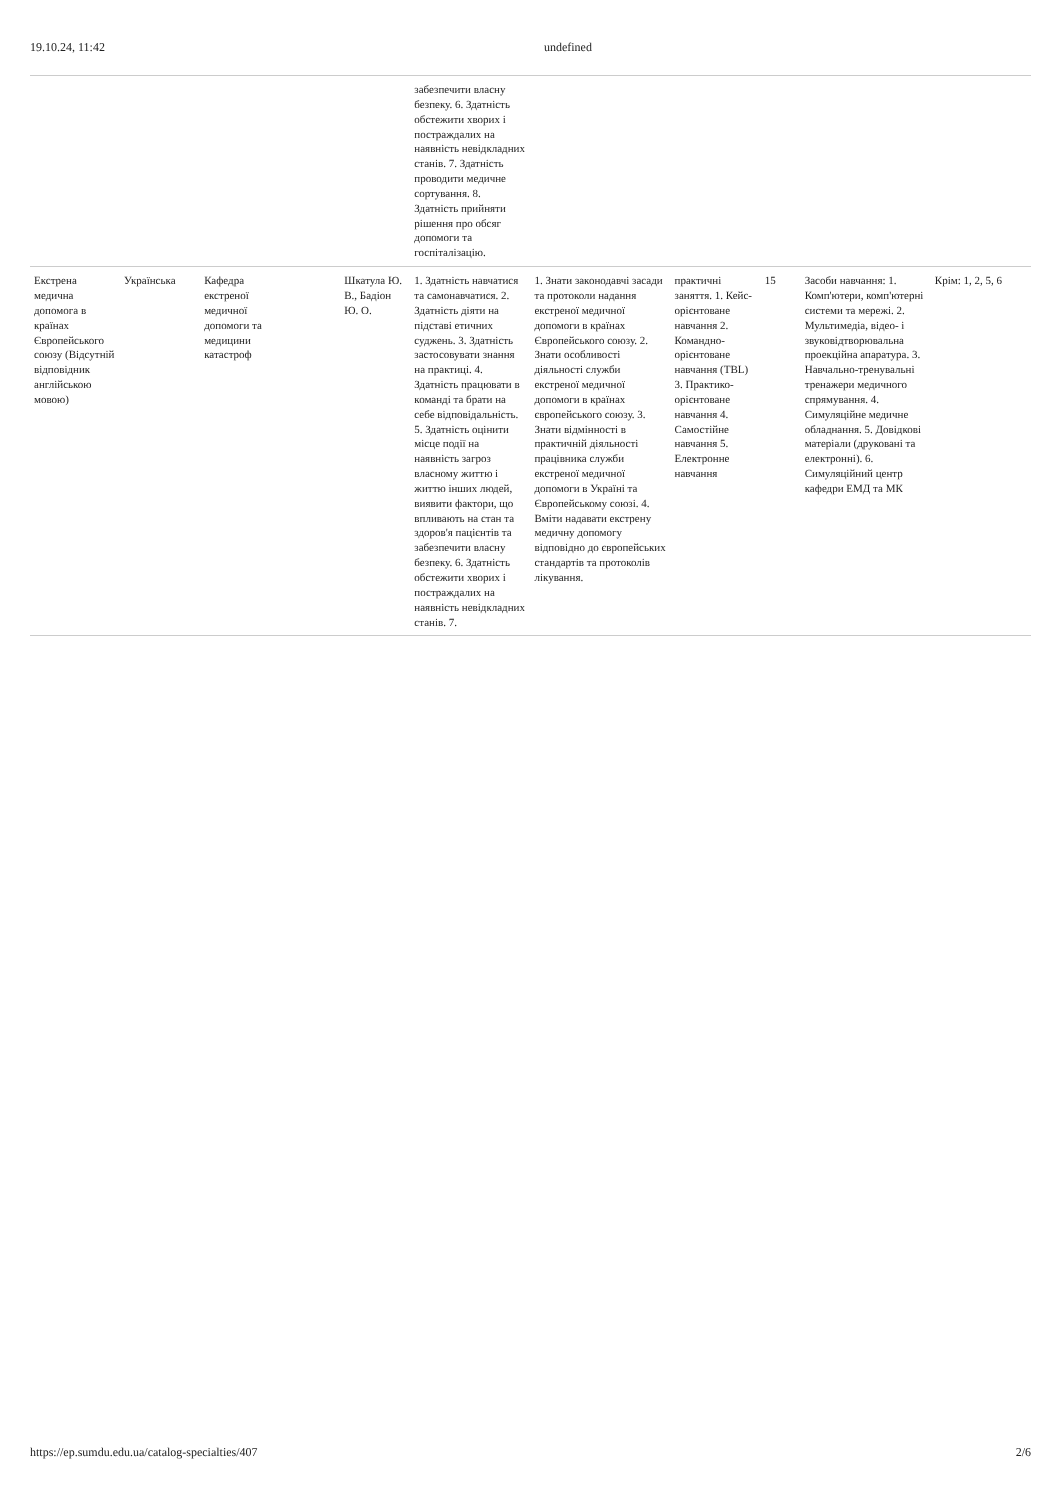19.10.24, 11:42 undefined
| | | | | | забезпечити власну безпеку. 6. Здатність обстежити хворих і постраждалих на наявність невідкладних станів. 7. Здатність проводити медичне сортування. 8. Здатність прийняти рішення про обсяг допомоги та госпіталізацію. | | | | | |
| Екстрена медична допомога в країнах Європейського союзу (Відсутній відповідник англійською мовою) | Українська | Кафедра екстреної медичної допомоги та медицини катастроф | | Шкатула Ю. В., Бадіон Ю. О. | 1. Здатність навчатися та самонавчатися. 2. Здатність діяти на підставі етичних суджень. 3. Здатність застосовувати знання на практиці. 4. Здатність працювати в команді та брати на себе відповідальність. 5. Здатність оцінити місце події на наявність загроз власному життю і життю інших людей, виявити фактори, що впливають на стан та здоров'я пацієнтів та забезпечити власну безпеку. 6. Здатність обстежити хворих і постраждалих на наявність невідкладних станів. 7. | 1. Знати законодавчі засади та протоколи надання екстреної медичної допомоги в країнах Європейського союзу. 2. Знати особливості діяльності служби екстреної медичної допомоги в країнах європейського союзу. 3. Знати відмінності в практичній діяльності працівника служби екстреної медичної допомоги в Україні та Європейському союзі. 4. Вміти надавати екстрену медичну допомогу відповідно до європейських стандартів та протоколів лікування. | практичні заняття. 1. Кейс-орієнтоване навчання 2. Командно-орієнтоване навчання (TBL) 3. Практико-орієнтоване навчання 4. Самостійне навчання 5. Електронне навчання | 15 | Засоби навчання: 1. Комп'ютери, комп'ютерні системи та мережі. 2. Мультимедіа, відео- і звуковідтворювальна проекційна апаратура. 3. Навчально-тренувальні тренажери медичного спрямування. 4. Симуляційне медичне обладнання. 5. Довідкові матеріали (друковані та електронні). 6. Симуляційний центр кафедри ЕМД та МК | Крім: 1, 2, 5, 6 |
https://ep.sumdu.edu.ua/catalog-specialties/407 2/6